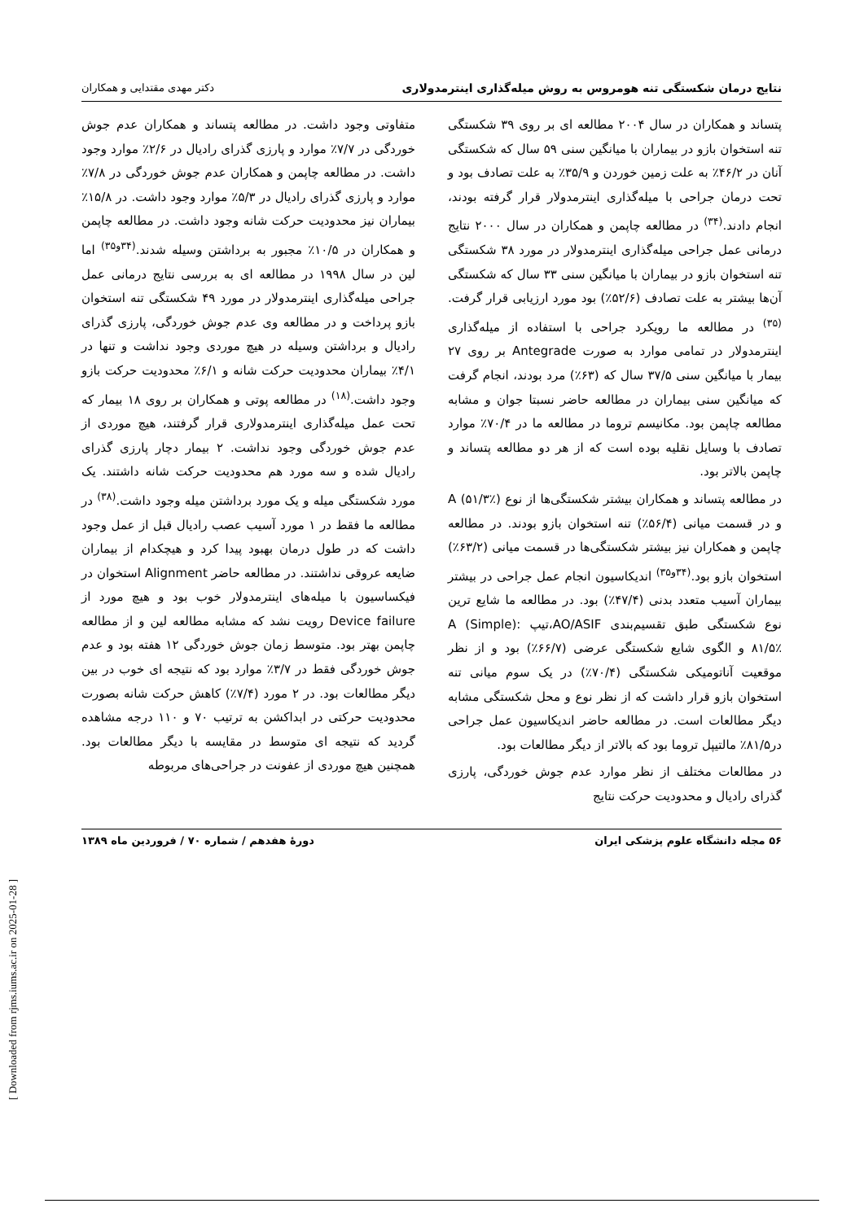نتایج درمان شکستگی تنه هومروس به روش میله‌گذاری اینترمدولاری دکتر مهدی مقتدایی و همکاران
پتساند و همکاران در سال ۲۰۰۴ مطالعه ای بر روی ۳۹ شکستگی تنه استخوان بازو در بیماران با میانگین سنی ۵۹ سال که شکستگی آنان در ۴۶/۲٪ به علت زمین خوردن و ۳۵/۹٪ به علت تصادف بود و تحت درمان جراحی با میله‌گذاری اینترمدولار قرار گرفته بودند، انجام دادند.<sup>(۳۴)</sup> در مطالعه چاپمن و همکاران در سال ۲۰۰۰ نتایج درمانی عمل جراحی میله‌گذاری اینترمدولار در مورد ۳۸ شکستگی تنه استخوان بازو در بیماران با میانگین سنی ۳۳ سال که شکستگی آن‌ها بیشتر به علت تصادف (۵۲/۶٪) بود مورد ارزیابی قرار گرفت.<sup>(۳۵)</sup> در مطالعه ما رویکرد جراحی با استفاده از میله‌گذاری اینترمدولار در تمامی موارد به صورت Antegrade بر روی ۲۷ بیمار با میانگین سنی ۳۷/۵ سال که (۶۳٪) مرد بودند، انجام گرفت که میانگین سنی بیماران در مطالعه حاضر نسبتا جوان و مشابه مطالعه چاپمن بود. مکانیسم تروما در مطالعه ما در ۷۰/۴٪ موارد تصادف با وسایل نقلیه بوده است که از هر دو مطالعه پتساند و چاپمن بالاتر بود.
در مطالعه پتساند و همکاران بیشتر شکستگی‌ها از نوع A (۵۱/۳٪) و در قسمت میانی (۵۶/۴٪) تنه استخوان بازو بودند. در مطالعه چاپمن و همکاران نیز بیشتر شکستگی‌ها در قسمت میانی (۶۳/۲٪) استخوان بازو بود.<sup>(۳۴و۳۵)</sup> اندیکاسیون انجام عمل جراحی در بیشتر بیماران آسیب متعدد بدنی (۴۷/۴٪) بود. در مطالعه ما شایع ترین نوع شکستگی طبق تقسیم‌بندی AO/ASIF،تیپ A (Simple): ۸۱/۵٪ و الگوی شایع شکستگی عرضی (۶۶/۷٪) بود و از نظر موقعیت آناتومیکی شکستگی (۷۰/۴٪) در یک سوم میانی تنه استخوان بازو قرار داشت که از نظر نوع و محل شکستگی مشابه دیگر مطالعات است. در مطالعه حاضر اندیکاسیون عمل جراحی در۸۱/۵٪ مالتیپل تروما بود که بالاتر از دیگر مطالعات بود.
در مطالعات مختلف از نظر موارد عدم جوش خوردگی، پارزی گذرای رادیال و محدودیت حرکت نتایج
متفاوتی وجود داشت. در مطالعه پتساند و همکاران عدم جوش خوردگی در ۷/۷٪ موارد و پارزی گذرای رادیال در ۲/۶٪ موارد وجود داشت. در مطالعه چاپمن و همکاران عدم جوش خوردگی در ۷/۸٪ موارد و پارزی گذرای رادیال در ۵/۳٪ موارد وجود داشت. در ۱۵/۸٪ بیماران نیز محدودیت حرکت شانه وجود داشت. در مطالعه چاپمن و همکاران در ۱۰/۵٪ مجبور به برداشتن وسیله شدند.<sup>(۳۴و۳۵)</sup> اما لین در سال ۱۹۹۸ در مطالعه ای به بررسی نتایج درمانی عمل جراحی میله‌گذاری اینترمدولار در مورد ۴۹ شکستگی تنه استخوان بازو پرداخت و در مطالعه وی عدم جوش خوردگی، پارزی گذرای رادیال و برداشتن وسیله در هیچ موردی وجود نداشت و تنها در ۴/۱٪ بیماران محدودیت حرکت شانه و ۶/۱٪ محدودیت حرکت بازو وجود داشت.<sup>(۱۸)</sup> در مطالعه پوتی و همکاران بر روی ۱۸ بیمار که تحت عمل میله‌گذاری اینترمدولاری قرار گرفتند، هیچ موردی از عدم جوش خوردگی وجود نداشت. ۲ بیمار دچار پارزی گذرای رادیال شده و سه مورد هم محدودیت حرکت شانه داشتند. یک مورد شکستگی میله و یک مورد برداشتن میله وجود داشت.<sup>(۳۸)</sup> در مطالعه ما فقط در ۱ مورد آسیب عصب رادیال قبل از عمل وجود داشت که در طول درمان بهبود پیدا کرد و هیچکدام از بیماران ضایعه عروقی نداشتند. در مطالعه حاضر Alignment استخوان در فیکساسیون با میله‌های اینترمدولار خوب بود و هیچ مورد از Device failure رویت نشد که مشابه مطالعه لین و از مطالعه چاپمن بهتر بود. متوسط زمان جوش خوردگی ۱۲ هفته بود و عدم جوش خوردگی فقط در ۳/۷٪ موارد بود که نتیجه ای خوب در بین دیگر مطالعات بود. در ۲ مورد (۷/۴٪) کاهش حرکت شانه بصورت محدودیت حرکتی در ابداکشن به ترتیب ۷۰ و ۱۱۰ درجه مشاهده گردید که نتیجه ای متوسط در مقایسه با دیگر مطالعات بود. همچنین هیچ موردی از عفونت در جراحی‌های مربوطه
۵۶ مجله دانشگاه علوم پزشکی ایران دورهٔ هفدهم / شماره ۷۰ / فروردین ماه ۱۳۸۹
[ Downloaded from rjms.iums.ac.ir on 2025-01-28 ]